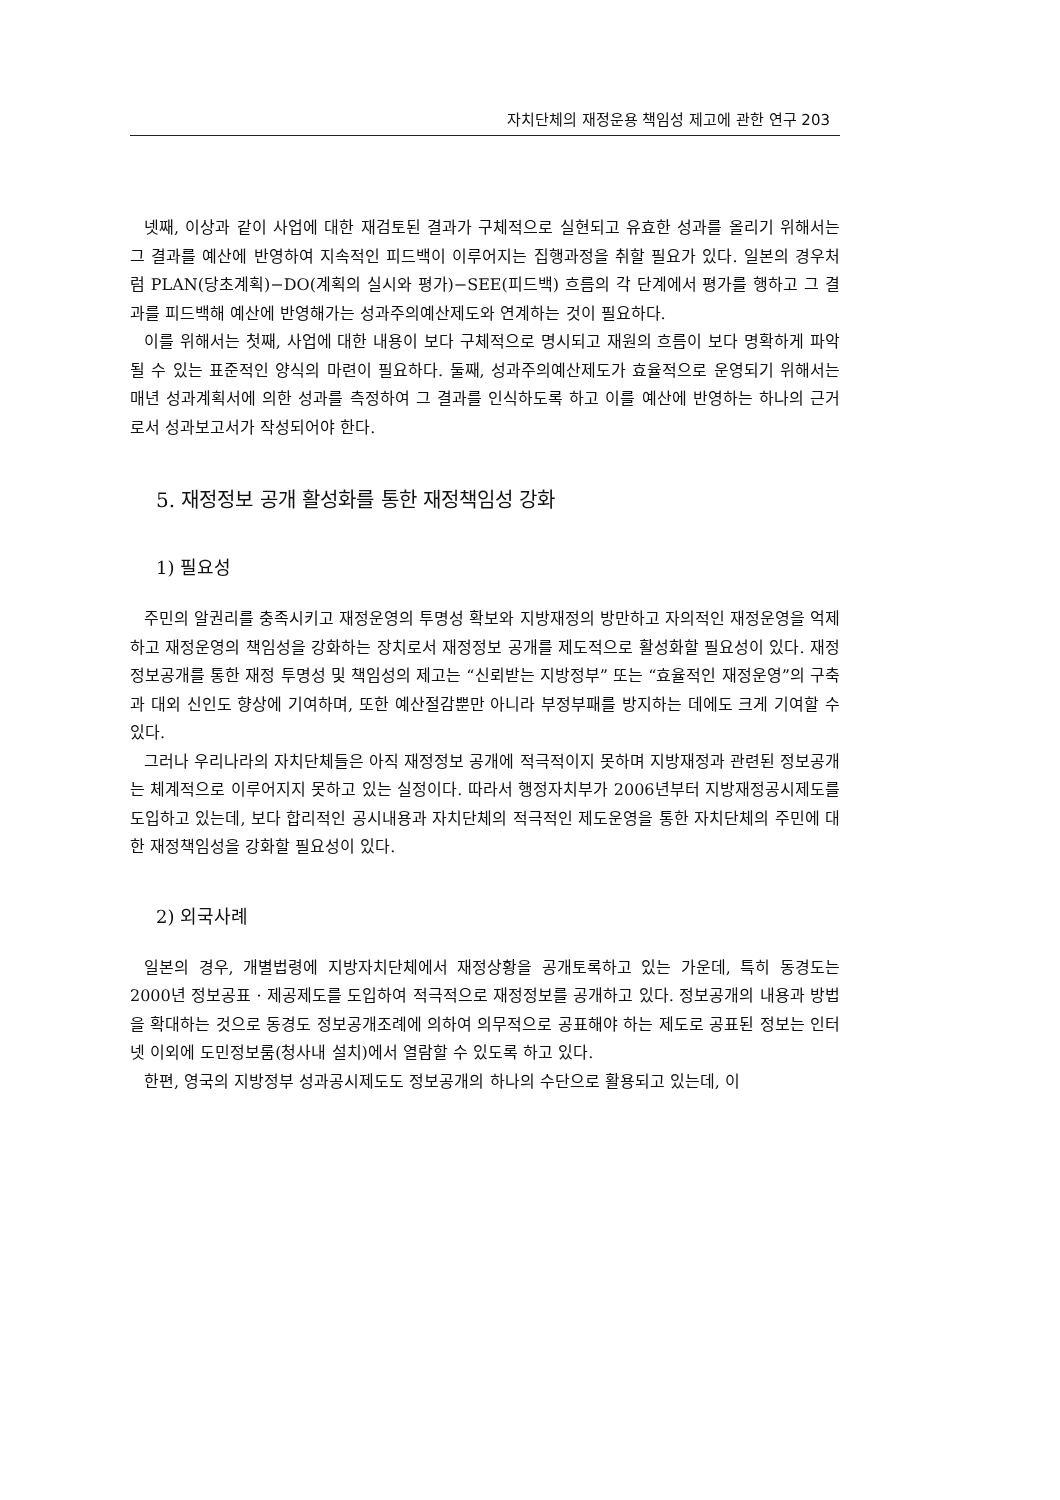자치단체의 재정운용 책임성 제고에 관한 연구 203
넷째, 이상과 같이 사업에 대한 재검토된 결과가 구체적으로 실현되고 유효한 성과를 올리기 위해서는 그 결과를 예산에 반영하여 지속적인 피드백이 이루어지는 집행과정을 취할 필요가 있다. 일본의 경우처럼 PLAN(당초계획)−DO(계획의 실시와 평가)−SEE(피드백) 흐름의 각 단계에서 평가를 행하고 그 결과를 피드백해 예산에 반영해가는 성과주의예산제도와 연계하는 것이 필요하다.
이를 위해서는 첫째, 사업에 대한 내용이 보다 구체적으로 명시되고 재원의 흐름이 보다 명확하게 파악될 수 있는 표준적인 양식의 마련이 필요하다. 둘째, 성과주의예산제도가 효율적으로 운영되기 위해서는 매년 성과계획서에 의한 성과를 측정하여 그 결과를 인식하도록 하고 이를 예산에 반영하는 하나의 근거로서 성과보고서가 작성되어야 한다.
5. 재정정보 공개 활성화를 통한 재정책임성 강화
1) 필요성
주민의 알권리를 충족시키고 재정운영의 투명성 확보와 지방재정의 방만하고 자의적인 재정운영을 억제하고 재정운영의 책임성을 강화하는 장치로서 재정정보 공개를 제도적으로 활성화할 필요성이 있다. 재정정보공개를 통한 재정 투명성 및 책임성의 제고는 “신뢰받는 지방정부” 또는 “효율적인 재정운영”의 구축과 대외 신인도 향상에 기여하며, 또한 예산절감뿐만 아니라 부정부패를 방지하는 데에도 크게 기여할 수 있다.
그러나 우리나라의 자치단체들은 아직 재정정보 공개에 적극적이지 못하며 지방재정과 관련된 정보공개는 체계적으로 이루어지지 못하고 있는 실정이다. 따라서 행정자치부가 2006년부터 지방재정공시제도를 도입하고 있는데, 보다 합리적인 공시내용과 자치단체의 적극적인 제도운영을 통한 자치단체의 주민에 대한 재정책임성을 강화할 필요성이 있다.
2) 외국사례
일본의 경우, 개별법령에 지방자치단체에서 재정상황을 공개토록하고 있는 가운데, 특히 동경도는 2000년 정보공표 · 제공제도를 도입하여 적극적으로 재정정보를 공개하고 있다. 정보공개의 내용과 방법을 확대하는 것으로 동경도 정보공개조례에 의하여 의무적으로 공표해야 하는 제도로 공표된 정보는 인터넷 이외에 도민정보룸(청사내 설치)에서 열람할 수 있도록 하고 있다.
한편, 영국의 지방정부 성과공시제도도 정보공개의 하나의 수단으로 활용되고 있는데, 이